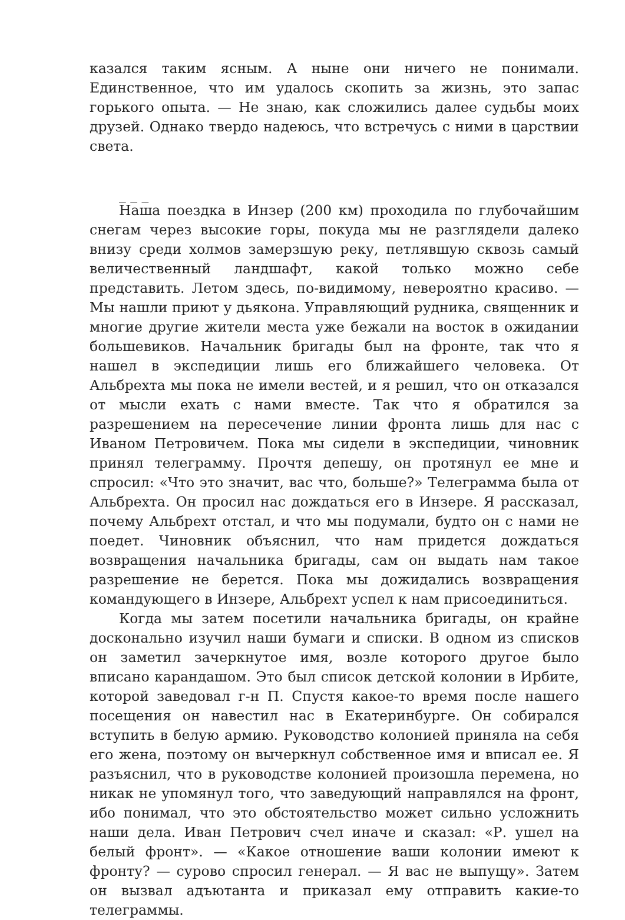казался таким ясным. А ныне они ничего не понимали. Единственное, что им удалось скопить за жизнь, это запас горького опыта. — Не знаю, как сложились далее судьбы моих друзей. Однако твердо надеюсь, что встречусь с ними в царствии света.
_ _ _
Наша поездка в Инзер (200 км) проходила по глубочайшим снегам через высокие горы, покуда мы не разглядели далеко внизу среди холмов замерзшую реку, петлявшую сквозь самый величественный ландшафт, какой только можно себе представить. Летом здесь, по-видимому, невероятно красиво. — Мы нашли приют у дьякона. Управляющий рудника, священник и многие другие жители места уже бежали на восток в ожидании большевиков. Начальник бригады был на фронте, так что я нашел в экспедиции лишь его ближайшего человека. От Альбрехта мы пока не имели вестей, и я решил, что он отказался от мысли ехать с нами вместе. Так что я обратился за разрешением на пересечение линии фронта лишь для нас с Иваном Петровичем. Пока мы сидели в экспедиции, чиновник принял телеграмму. Прочтя депешу, он протянул ее мне и спросил: «Что это значит, вас что, больше?» Телеграмма была от Альбрехта. Он просил нас дождаться его в Инзере. Я рассказал, почему Альбрехт отстал, и что мы подумали, будто он с нами не поедет. Чиновник объяснил, что нам придется дождаться возвращения начальника бригады, сам он выдать нам такое разрешение не берется. Пока мы дожидались возвращения командующего в Инзере, Альбрехт успел к нам присоединиться.
Когда мы затем посетили начальника бригады, он крайне досконально изучил наши бумаги и списки. В одном из списков он заметил зачеркнутое имя, возле которого другое было вписано карандашом. Это был список детской колонии в Ирбите, которой заведовал г-н П. Спустя какое-то время после нашего посещения он навестил нас в Екатеринбурге. Он собирался вступить в белую армию. Руководство колонией приняла на себя его жена, поэтому он вычеркнул собственное имя и вписал ее. Я разъяснил, что в руководстве колонией произошла перемена, но никак не упомянул того, что заведующий направлялся на фронт, ибо понимал, что это обстоятельство может сильно усложнить наши дела. Иван Петрович счел иначе и сказал: «Р. ушел на белый фронт». — «Какое отношение ваши колонии имеют к фронту? — сурово спросил генерал. — Я вас не выпущу». Затем он вызвал адъютанта и приказал ему отправить какие-то телеграммы.